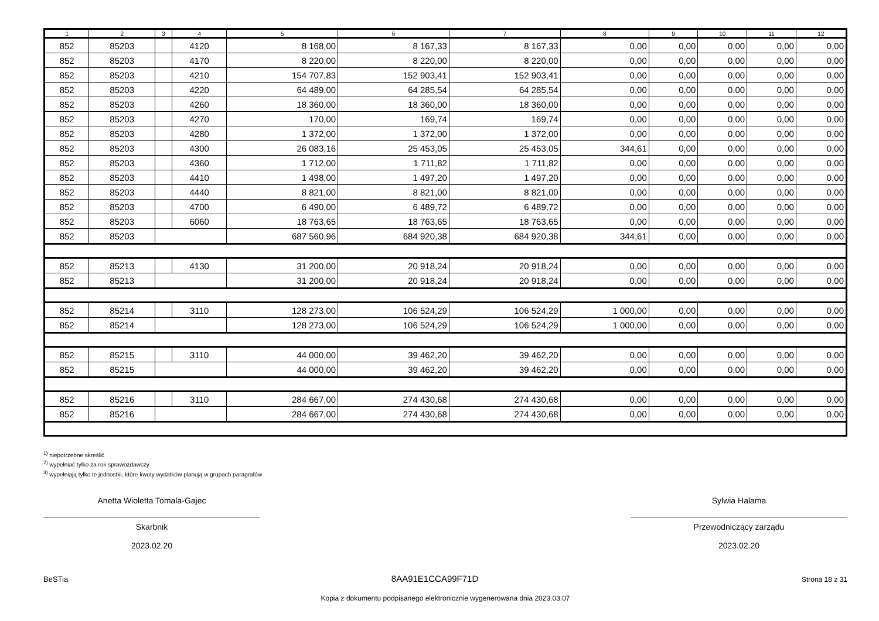| 1 | 2 | 3 | 4 | 5 | 6 | 7 | 8 | 9 | 10 | 11 | 12 |
| --- | --- | --- | --- | --- | --- | --- | --- | --- | --- | --- | --- |
| 852 | 85203 | | 4120 | 8 168,00 | 8 167,33 | 8 167,33 | 0,00 | 0,00 | 0,00 | 0,00 | 0,00 |
| 852 | 85203 | | 4170 | 8 220,00 | 8 220,00 | 8 220,00 | 0,00 | 0,00 | 0,00 | 0,00 | 0,00 |
| 852 | 85203 | | 4210 | 154 707,83 | 152 903,41 | 152 903,41 | 0,00 | 0,00 | 0,00 | 0,00 | 0,00 |
| 852 | 85203 | | 4220 | 64 489,00 | 64 285,54 | 64 285,54 | 0,00 | 0,00 | 0,00 | 0,00 | 0,00 |
| 852 | 85203 | | 4260 | 18 360,00 | 18 360,00 | 18 360,00 | 0,00 | 0,00 | 0,00 | 0,00 | 0,00 |
| 852 | 85203 | | 4270 | 170,00 | 169,74 | 169,74 | 0,00 | 0,00 | 0,00 | 0,00 | 0,00 |
| 852 | 85203 | | 4280 | 1 372,00 | 1 372,00 | 1 372,00 | 0,00 | 0,00 | 0,00 | 0,00 | 0,00 |
| 852 | 85203 | | 4300 | 26 083,16 | 25 453,05 | 25 453,05 | 344,61 | 0,00 | 0,00 | 0,00 | 0,00 |
| 852 | 85203 | | 4360 | 1 712,00 | 1 711,82 | 1 711,82 | 0,00 | 0,00 | 0,00 | 0,00 | 0,00 |
| 852 | 85203 | | 4410 | 1 498,00 | 1 497,20 | 1 497,20 | 0,00 | 0,00 | 0,00 | 0,00 | 0,00 |
| 852 | 85203 | | 4440 | 8 821,00 | 8 821,00 | 8 821,00 | 0,00 | 0,00 | 0,00 | 0,00 | 0,00 |
| 852 | 85203 | | 4700 | 6 490,00 | 6 489,72 | 6 489,72 | 0,00 | 0,00 | 0,00 | 0,00 | 0,00 |
| 852 | 85203 | | 6060 | 18 763,65 | 18 763,65 | 18 763,65 | 0,00 | 0,00 | 0,00 | 0,00 | 0,00 |
| 852 | 85203 | | | 687 560,96 | 684 920,38 | 684 920,38 | 344,61 | 0,00 | 0,00 | 0,00 | 0,00 |
| 852 | 85213 | | 4130 | 31 200,00 | 20 918,24 | 20 918,24 | 0,00 | 0,00 | 0,00 | 0,00 | 0,00 |
| 852 | 85213 | | | 31 200,00 | 20 918,24 | 20 918,24 | 0,00 | 0,00 | 0,00 | 0,00 | 0,00 |
| 852 | 85214 | | 3110 | 128 273,00 | 106 524,29 | 106 524,29 | 1 000,00 | 0,00 | 0,00 | 0,00 | 0,00 |
| 852 | 85214 | | | 128 273,00 | 106 524,29 | 106 524,29 | 1 000,00 | 0,00 | 0,00 | 0,00 | 0,00 |
| 852 | 85215 | | 3110 | 44 000,00 | 39 462,20 | 39 462,20 | 0,00 | 0,00 | 0,00 | 0,00 | 0,00 |
| 852 | 85215 | | | 44 000,00 | 39 462,20 | 39 462,20 | 0,00 | 0,00 | 0,00 | 0,00 | 0,00 |
| 852 | 85216 | | 3110 | 284 667,00 | 274 430,68 | 274 430,68 | 0,00 | 0,00 | 0,00 | 0,00 | 0,00 |
| 852 | 85216 | | | 284 667,00 | 274 430,68 | 274 430,68 | 0,00 | 0,00 | 0,00 | 0,00 | 0,00 |
<sup>1)</sup> niepotrzebne skreślić
<sup>2)</sup> wypełniać tylko za rok sprawozdawczy
<sup>3)</sup> wypełniają tylko te jednostki, które kwoty wydatków planują w grupach paragrafów
Anetta Wioletta Tomala-Gajec
Skarbnik
2023.02.20
Sylwia Halama
Przewodniczący zarządu
2023.02.20
BeSTia 8AA91E1CCA99F71D Strona 18 z 31
Kopia z dokumentu podpisanego elektronicznie wygenerowana dnia 2023.03.07